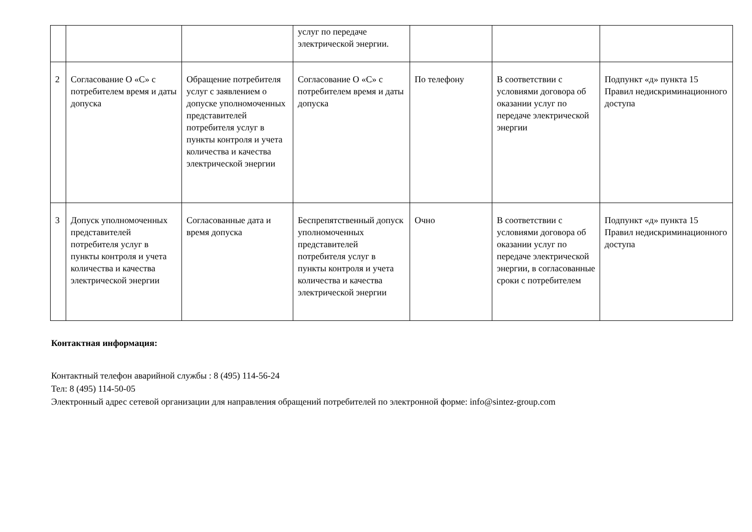| | | | услуг по передаче электрической энергии. | | | |
| 2 | Согласование О «С» с потребителем время и даты допуска | Обращение потребителя услуг с заявлением о допуске уполномоченных представителей потребителя услуг в пункты контроля и учета количества и качества электрической энергии | Согласование О «С» с потребителем время и даты допуска | По телефону | В соответствии с условиями договора об оказании услуг по передаче электрической энергии | Подпункт «д» пункта 15 Правил недискриминационного доступа |
| 3 | Допуск уполномоченных представителей потребителя услуг в пункты контроля и учета количества и качества электрической энергии | Согласованные дата и время допуска | Беспрепятственный допуск уполномоченных представителей потребителя услуг в пункты контроля и учета количества и качества электрической энергии | Очно | В соответствии с условиями договора об оказании услуг по передаче электрической энергии, в согласованные сроки с потребителем | Подпункт «д» пункта 15 Правил недискриминационного доступа |
Контактная информация:
Контактный телефон аварийной службы : 8 (495) 114-56-24
Тел: 8 (495) 114-50-05
Электронный адрес сетевой организации для направления обращений потребителей по электронной форме: info@sintez-group.com